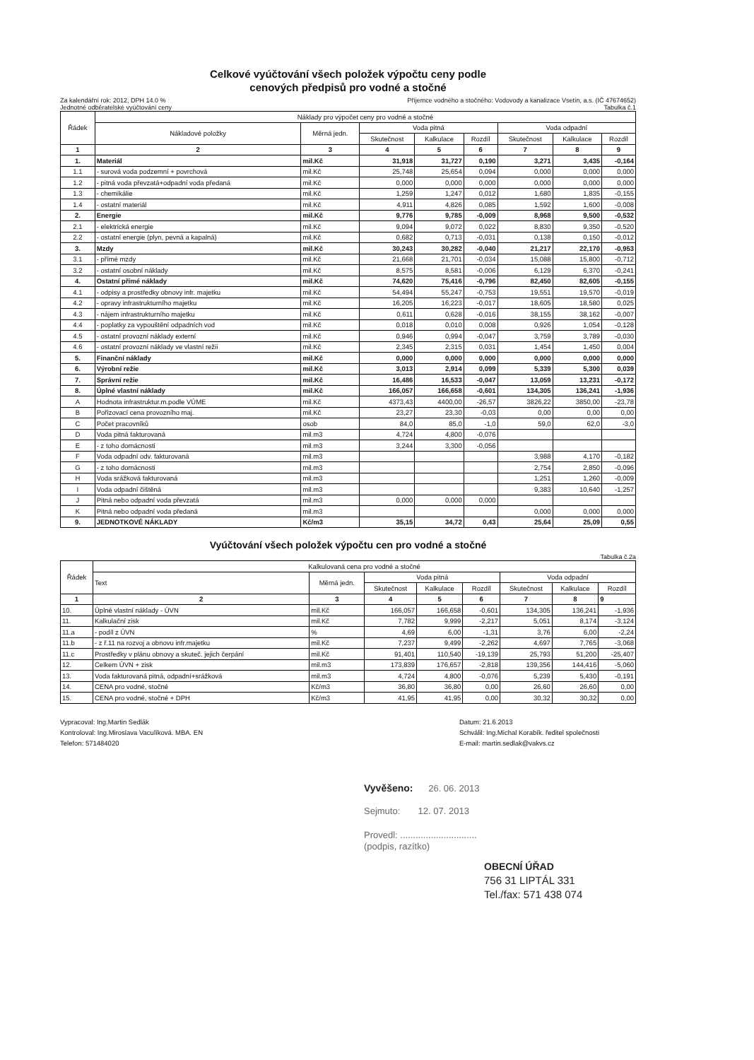Celkové vyúčtování všech položek výpočtu ceny podle
cenových předpisů pro vodné a stočné
Za kalendářní rok: 2012, DPH 14.0 % Příjemce vodného a stočného: Vodovody a kanalizace Vsetín, a.s. (IČ 47674652)
Jednotné odběratelské vyúčtování ceny Tabulka č.1
| Řádek | Náklady pro výpočet ceny pro vodné a stočné | | | | | | | |
| --- | --- | --- | --- | --- | --- | --- | --- | --- |
| | Nákladové položky | Měrná jedn. | Voda pitná | | | Voda odpadní | | |
| | | | Skutečnost | Kalkulace | Rozdíl | Skutečnost | Kalkulace | Rozdíl |
| 1 | 2 | 3 | 4 | 5 | 6 | 7 | 8 | 9 |
| 1. | Materiál | mil.Kč | 31,918 | 31,727 | 0,190 | 3,271 | 3,435 | -0,164 |
| 1.1 | - surová voda podzemní + povrchová | mil.Kč | 25,748 | 25,654 | 0,094 | 0,000 | 0,000 | 0,000 |
| 1.2 | - pitná voda převzatá+odpadní voda předaná | mil.Kč | 0,000 | 0,000 | 0,000 | 0,000 | 0,000 | 0,000 |
| 1.3 | - chemikálie | mil.Kč | 1,259 | 1,247 | 0,012 | 1,680 | 1,835 | -0,155 |
| 1.4 | - ostatní materiál | mil.Kč | 4,911 | 4,826 | 0,085 | 1,592 | 1,600 | -0,008 |
| 2. | Energie | mil.Kč | 9,776 | 9,785 | -0,009 | 8,968 | 9,500 | -0,532 |
| 2.1 | - elektrická energie | mil.Kč | 9,094 | 9,072 | 0,022 | 8,830 | 9,350 | -0,520 |
| 2.2 | - ostatní energie (plyn, pevná a kapalná) | mil.Kč | 0,682 | 0,713 | -0,031 | 0,138 | 0,150 | -0,012 |
| 3. | Mzdy | mil.Kč | 30,243 | 30,282 | -0,040 | 21,217 | 22,170 | -0,953 |
| 3.1 | - přímé mzdy | mil.Kč | 21,668 | 21,701 | -0,034 | 15,088 | 15,800 | -0,712 |
| 3.2 | - ostatní osobní náklady | mil.Kč | 8,575 | 8,581 | -0,006 | 6,129 | 6,370 | -0,241 |
| 4. | Ostatní přímé náklady | mil.Kč | 74,620 | 75,416 | -0,796 | 82,450 | 82,605 | -0,155 |
| 4.1 | - odpisy a prostředky obnovy infr. majetku | mil.Kč | 54,494 | 55,247 | -0,753 | 19,551 | 19,570 | -0,019 |
| 4.2 | - opravy infrastrukturního majetku | mil.Kč | 16,205 | 16,223 | -0,017 | 18,605 | 18,580 | 0,025 |
| 4.3 | - nájem infrastrukturního majetku | mil.Kč | 0,611 | 0,628 | -0,016 | 38,155 | 38,162 | -0,007 |
| 4.4 | - poplatky za vypouštění odpadních vod | mil.Kč | 0,018 | 0,010 | 0,008 | 0,926 | 1,054 | -0,128 |
| 4.5 | - ostatní provozní náklady externí | mil.Kč | 0,946 | 0,994 | -0,047 | 3,759 | 3,789 | -0,030 |
| 4.6 | - ostatní provozní náklady ve vlastní režii | mil.Kč | 2,345 | 2,315 | 0,031 | 1,454 | 1,450 | 0,004 |
| 5. | Finanční náklady | mil.Kč | 0,000 | 0,000 | 0,000 | 0,000 | 0,000 | 0,000 |
| 6. | Výrobní režie | mil.Kč | 3,013 | 2,914 | 0,099 | 5,339 | 5,300 | 0,039 |
| 7. | Správní režie | mil.Kč | 16,486 | 16,533 | -0,047 | 13,059 | 13,231 | -0,172 |
| 8. | Úplné vlastní náklady | mil.Kč | 166,057 | 166,658 | -0,601 | 134,305 | 136,241 | -1,936 |
| A | Hodnota infrastruktur.m.podle VÚME | mil.Kč | 4373,43 | 4400,00 | -26,57 | 3826,22 | 3850,00 | -23,78 |
| B | Pořizovací cena provozního maj. | mil.Kč | 23,27 | 23,30 | -0,03 | 0,00 | 0,00 | 0,00 |
| C | Počet pracovníků | osob | 84,0 | 85,0 | -1,0 | 59,0 | 62,0 | -3,0 |
| D | Voda pitná fakturovaná | mil.m3 | 4,724 | 4,800 | -0,076 | | | |
| E | - z toho domácnosti | mil.m3 | 3,244 | 3,300 | -0,056 | | | |
| F | Voda odpadní odv. fakturovaná | mil.m3 | | | | 3,988 | 4,170 | -0,182 |
| G | - z toho domácnosti | mil.m3 | | | | 2,754 | 2,850 | -0,096 |
| H | Voda srážková fakturovaná | mil.m3 | | | | 1,251 | 1,260 | -0,009 |
| I | Voda odpadní čištěná | mil.m3 | | | | 9,383 | 10,640 | -1,257 |
| J | Pitná nebo odpadní voda převzatá | mil.m3 | 0,000 | 0,000 | 0,000 | | | |
| K | Pitná nebo odpadní voda předaná | mil.m3 | | | | 0,000 | 0,000 | 0,000 |
| 9. | JEDNOTKOVÉ NÁKLADY | Kč/m3 | 35,15 | 34,72 | 0,43 | 25,64 | 25,09 | 0,55 |
Vyúčtování všech položek výpočtu cen pro vodné a stočné
Tabulka č.2a
| Řádek | Kalkulovaná cena pro vodné a stočné | | | | | | | |
| --- | --- | --- | --- | --- | --- | --- | --- | --- |
| | Text | Měrná jedn. | Voda pitná | | | Voda odpadní | | |
| | | | Skutečnost | Kalkulace | Rozdíl | Skutečnost | Kalkulace | Rozdíl |
| 1 | 2 | 3 | 4 | 5 | 6 | 7 | 8 | 9 |
| 10. | Úplné vlastní náklady - ÚVN | mil.Kč | 166,057 | 166,658 | -0,601 | 134,305 | 136,241 | -1,936 |
| 11. | Kalkulační zisk | mil.Kč | 7,782 | 9,999 | -2,217 | 5,051 | 8,174 | -3,124 |
| 11.a | - podíl z ÚVN | % | 4,69 | 6,00 | -1,31 | 3,76 | 6,00 | -2,24 |
| 11.b | - z ř.11 na rozvoj a obnovu infr.majetku | mil.Kč | 7,237 | 9,499 | -2,262 | 4,697 | 7,765 | -3,068 |
| 11.c | Prostředky v plánu obnovy a skuteč. jejich čerpání | mil.Kč | 91,401 | 110,540 | -19,139 | 25,793 | 51,200 | -25,407 |
| 12. | Celkem ÚVN + zisk | mil.m3 | 173,839 | 176,657 | -2,818 | 139,356 | 144,416 | -5,060 |
| 13. | Voda fakturovaná pitná, odpadní+srážková | mil.m3 | 4,724 | 4,800 | -0,076 | 5,239 | 5,430 | -0,191 |
| 14. | CENA pro vodné, stočné | Kč/m3 | 36,80 | 36,80 | 0,00 | 26,60 | 26,60 | 0,00 |
| 15. | CENA pro vodné, stočné + DPH | Kč/m3 | 41,95 | 41,95 | 0,00 | 30,32 | 30,32 | 0,00 |
Vypracoval: Ing.Martin Sedlák
Kontroloval: Ing.Miroslava Vaculíková. MBA. EN
Telefon: 571484020
Datum: 21.6.2013
Schválil: Ing.Michal Korabík. ředitel společnosti
E-mail: martin.sedlak@vakvs.cz
Vyvěšeno: 26. 06. 2013
Sejmuto: 12. 07. 2013
Provedl: ..............................
(podpis, razítko)
OBECNÍ ÚŘAD
756 31 LIPTÁL 331
Tel./fax: 571 438 074